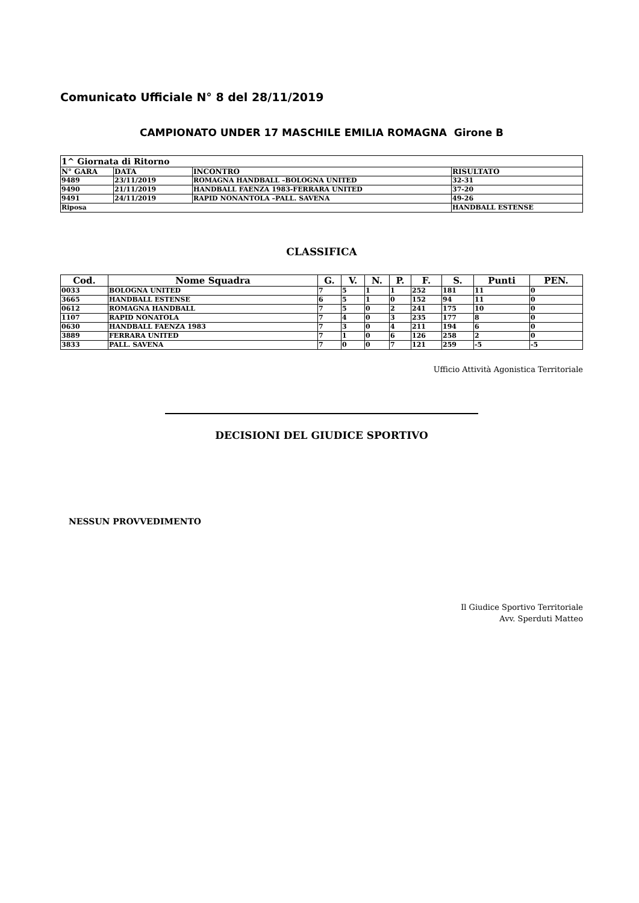Comunicato Ufficiale N° 8 del 28/11/2019
CAMPIONATO UNDER 17 MASCHILE EMILIA ROMAGNA Girone B
| 1^ Giornata di Ritorno | | | |
| N° GARA | DATA | INCONTRO | RISULTATO |
| 9489 | 23/11/2019 | ROMAGNA HANDBALL –BOLOGNA UNITED | 32-31 |
| 9490 | 21/11/2019 | HANDBALL FAENZA 1983-FERRARA UNITED | 37-20 |
| 9491 | 24/11/2019 | RAPID NONANTOLA –PALL. SAVENA | 49-26 |
| Riposa | | | HANDBALL ESTENSE |
CLASSIFICA
| Cod. | Nome Squadra | G. | V. | N. | P. | F. | S. | Punti | PEN. |
| --- | --- | --- | --- | --- | --- | --- | --- | --- | --- |
| 0033 | BOLOGNA UNITED | 7 | 5 | 1 | 1 | 252 | 181 | 11 | 0 |
| 3665 | HANDBALL ESTENSE | 6 | 5 | 1 | 0 | 152 | 94 | 11 | 0 |
| 0612 | ROMAGNA HANDBALL | 7 | 5 | 0 | 2 | 241 | 175 | 10 | 0 |
| 1107 | RAPID NONATOLA | 7 | 4 | 0 | 3 | 235 | 177 | 8 | 0 |
| 0630 | HANDBALL FAENZA 1983 | 7 | 3 | 0 | 4 | 211 | 194 | 6 | 0 |
| 3889 | FERRARA UNITED | 7 | 1 | 0 | 6 | 126 | 258 | 2 | 0 |
| 3833 | PALL. SAVENA | 7 | 0 | 0 | 7 | 121 | 259 | -5 | -5 |
Ufficio Attività Agonistica Territoriale
DECISIONI DEL GIUDICE SPORTIVO
NESSUN PROVVEDIMENTO
Il Giudice Sportivo Territoriale
Avv. Sperduti Matteo